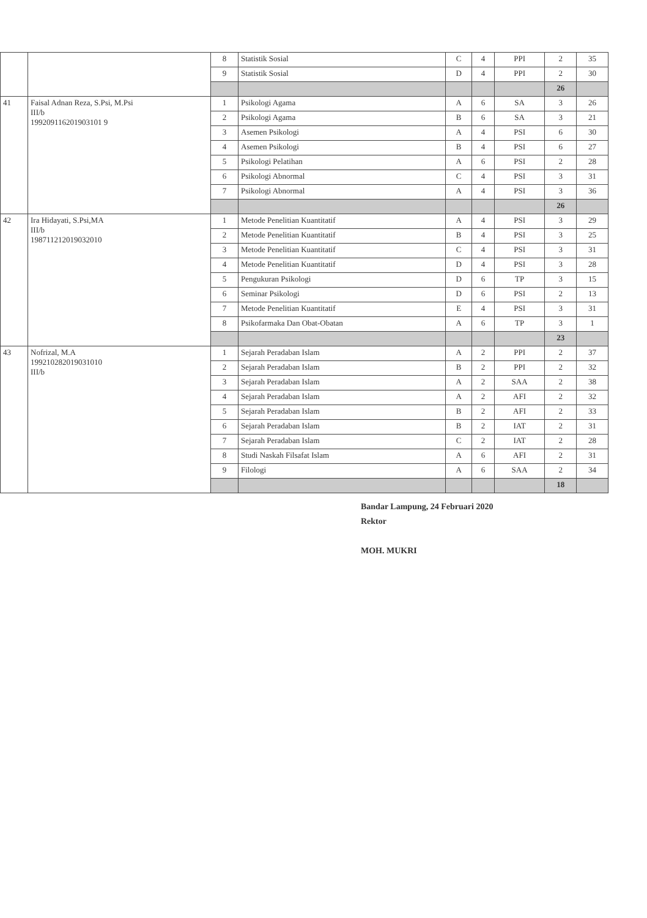| | | 8 | Statistik Sosial | C | 4 | PPI | 2 | 35 |
| | | 9 | Statistik Sosial | D | 4 | PPI | 2 | 30 |
| | | | | | | | 26 | |
| 41 | Faisal Adnan Reza, S.Psi, M.Psi III/b 199209116201903101 9 | 1 | Psikologi Agama | A | 6 | SA | 3 | 26 |
| | | 2 | Psikologi Agama | B | 6 | SA | 3 | 21 |
| | | 3 | Asemen Psikologi | A | 4 | PSI | 6 | 30 |
| | | 4 | Asemen Psikologi | B | 4 | PSI | 6 | 27 |
| | | 5 | Psikologi Pelatihan | A | 6 | PSI | 2 | 28 |
| | | 6 | Psikologi Abnormal | C | 4 | PSI | 3 | 31 |
| | | 7 | Psikologi Abnormal | A | 4 | PSI | 3 | 36 |
| | | | | | | | 26 | |
| 42 | Ira Hidayati, S.Psi,MA III/b 198711212019032010 | 1 | Metode Penelitian Kuantitatif | A | 4 | PSI | 3 | 29 |
| | | 2 | Metode Penelitian Kuantitatif | B | 4 | PSI | 3 | 25 |
| | | 3 | Metode Penelitian Kuantitatif | C | 4 | PSI | 3 | 31 |
| | | 4 | Metode Penelitian Kuantitatif | D | 4 | PSI | 3 | 28 |
| | | 5 | Pengukuran Psikologi | D | 6 | TP | 3 | 15 |
| | | 6 | Seminar Psikologi | D | 6 | PSI | 2 | 13 |
| | | 7 | Metode Penelitian Kuantitatif | E | 4 | PSI | 3 | 31 |
| | | 8 | Psikofarmaka Dan Obat-Obatan | A | 6 | TP | 3 | 1 |
| | | | | | | | 23 | |
| 43 | Nofrizal, M.A 199210282019031010 III/b | 1 | Sejarah Peradaban Islam | A | 2 | PPI | 2 | 37 |
| | | 2 | Sejarah Peradaban Islam | B | 2 | PPI | 2 | 32 |
| | | 3 | Sejarah Peradaban Islam | A | 2 | SAA | 2 | 38 |
| | | 4 | Sejarah Peradaban Islam | A | 2 | AFI | 2 | 32 |
| | | 5 | Sejarah Peradaban Islam | B | 2 | AFI | 2 | 33 |
| | | 6 | Sejarah Peradaban Islam | B | 2 | IAT | 2 | 31 |
| | | 7 | Sejarah Peradaban Islam | C | 2 | IAT | 2 | 28 |
| | | 8 | Studi Naskah Filsafat Islam | A | 6 | AFI | 2 | 31 |
| | | 9 | Filologi | A | 6 | SAA | 2 | 34 |
| | | | | | | | 18 | |
Bandar Lampung, 24 Februari 2020
Rektor
MOH. MUKRI